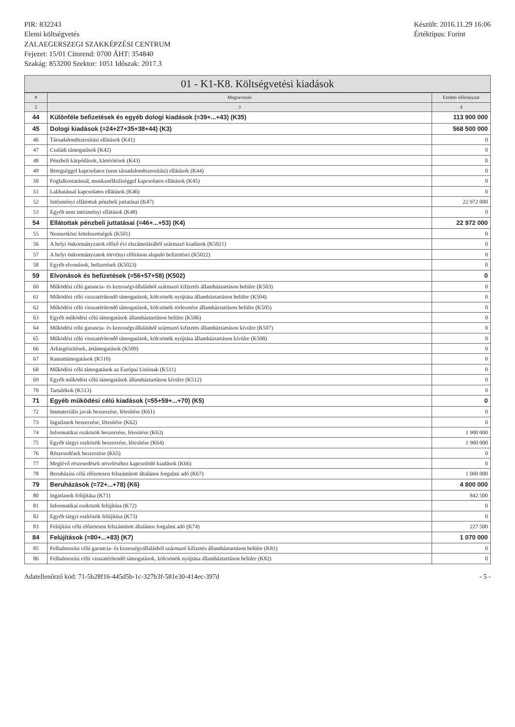PIR: 832243
Elemi költségvetés
ZALAEGERSZEGI SZAKKÉPZÉSI CENTRUM
Fejezet: 15/01 Címrend: 0700 ÁHT: 354840
Szakág: 853200 Szektor: 1051 Időszak: 2017.3
Készült: 2016.11.29 16:06
Értéktípus: Forint
01 - K1-K8. Költségvetési kiadások
| # | Megnevezés | Eredeti előirányzat |
| --- | --- | --- |
| 2 | 3 | 4 |
| 44 | Különféle befizetések és egyéb dologi kiadások (=39+...+43) (K35) | 113 900 000 |
| 45 | Dologi kiadások (=24+27+35+38+44) (K3) | 568 500 000 |
| 46 | Társadalombiztosítási ellátások (K41) | 0 |
| 47 | Családi támogatások (K42) | 0 |
| 48 | Pénzbeli kárpótlások, kártérítések (K43) | 0 |
| 49 | Betegséggel kapcsolatos (nem társadalombiztosítási) ellátások (K44) | 0 |
| 50 | Foglalkoztatással, munkanélküliséggel kapcsolatos ellátások (K45) | 0 |
| 51 | Lakhatással kapcsolatos ellátások (K46) | 0 |
| 52 | Intézményi ellátottak pénzbeli juttatásai (K47) | 22 972 000 |
| 53 | Egyéb nem intézményi ellátások (K48) | 0 |
| 54 | Ellátottak pénzbeli juttatásai (=46+...+53) (K4) | 22 972 000 |
| 55 | Nemzetközi kötelezettségek (K501) | 0 |
| 56 | A helyi önkormányzatok előző évi elszámolásából származó kiadások (K5021) | 0 |
| 57 | A helyi önkormányzatok törvényi előíráson alapuló befizetései (K5022) | 0 |
| 58 | Egyéb elvonások, befizetések (K5023) | 0 |
| 59 | Elvonások és befizetések (=56+57+58) (K502) | 0 |
| 60 | Működési célú garancia- és kezességvállalásból származó kifizetés államháztartáson belülre (K503) | 0 |
| 61 | Működési célú visszatérítendő támogatások, kölcsönök nyújtása államháztartáson belülre (K504) | 0 |
| 62 | Működési célú visszatérítendő támogatások, kölcsönök törlesztése államháztartáson belülre (K505) | 0 |
| 63 | Egyéb működési célú támogatások államháztartáson belülre (K506) | 0 |
| 64 | Működési célú garancia- és kezességvállalásból származó kifizetés államháztartáson kívülre (K507) | 0 |
| 65 | Működési célú visszatérítendő támogatások, kölcsönök nyújtása államháztartáson kívülre (K508) | 0 |
| 66 | Árkiegészítések, ártámogatások (K509) | 0 |
| 67 | Kamattámogatások (K510) | 0 |
| 68 | Működési célú támogatások az Európai Uniónak (K511) | 0 |
| 69 | Egyéb működési célú támogatások államháztartáson kívülre (K512) | 0 |
| 70 | Tartalékok (K513) | 0 |
| 71 | Egyéb működési célú kiadások (=55+59+...+70) (K5) | 0 |
| 72 | Immateriális javak beszerzése, létesítése (K61) | 0 |
| 73 | Ingatlanok beszerzése, létesítése (K62) | 0 |
| 74 | Informatikai eszközök beszerzése, létesítése (K63) | 1 900 000 |
| 75 | Egyéb tárgyi eszközök beszerzése, létesítése (K64) | 1 900 000 |
| 76 | Részesedések beszerzése (K65) | 0 |
| 77 | Meglévő részesedések növeléséhez kapcsolódó kiadások (K66) | 0 |
| 78 | Beruházási célú előzetesen felszámított általános forgalmi adó (K67) | 1 000 000 |
| 79 | Beruházások (=72+...+78) (K6) | 4 800 000 |
| 80 | Ingatlanok felújítása (K71) | 842 500 |
| 81 | Informatikai eszközök felújítása (K72) | 0 |
| 82 | Egyéb tárgyi eszközök felújítása (K73) | 0 |
| 83 | Felújítási célú előzetesen felszámított általános forgalmi adó (K74) | 227 500 |
| 84 | Felújítások (=80+...+83) (K7) | 1 070 000 |
| 85 | Felhalmozási célú garancia- és kezességvállalásból származó kifizetés államháztartáson belülre (K81) | 0 |
| 86 | Felhalmozási célú visszatérítendő támogatások, kölcsönök nyújtása államháztartáson belülre (K82) | 0 |
Adatellenőrző kód: 71-5b28f16-445d5b-1c-327b3f-581e30-414ec-397d
- 5 -